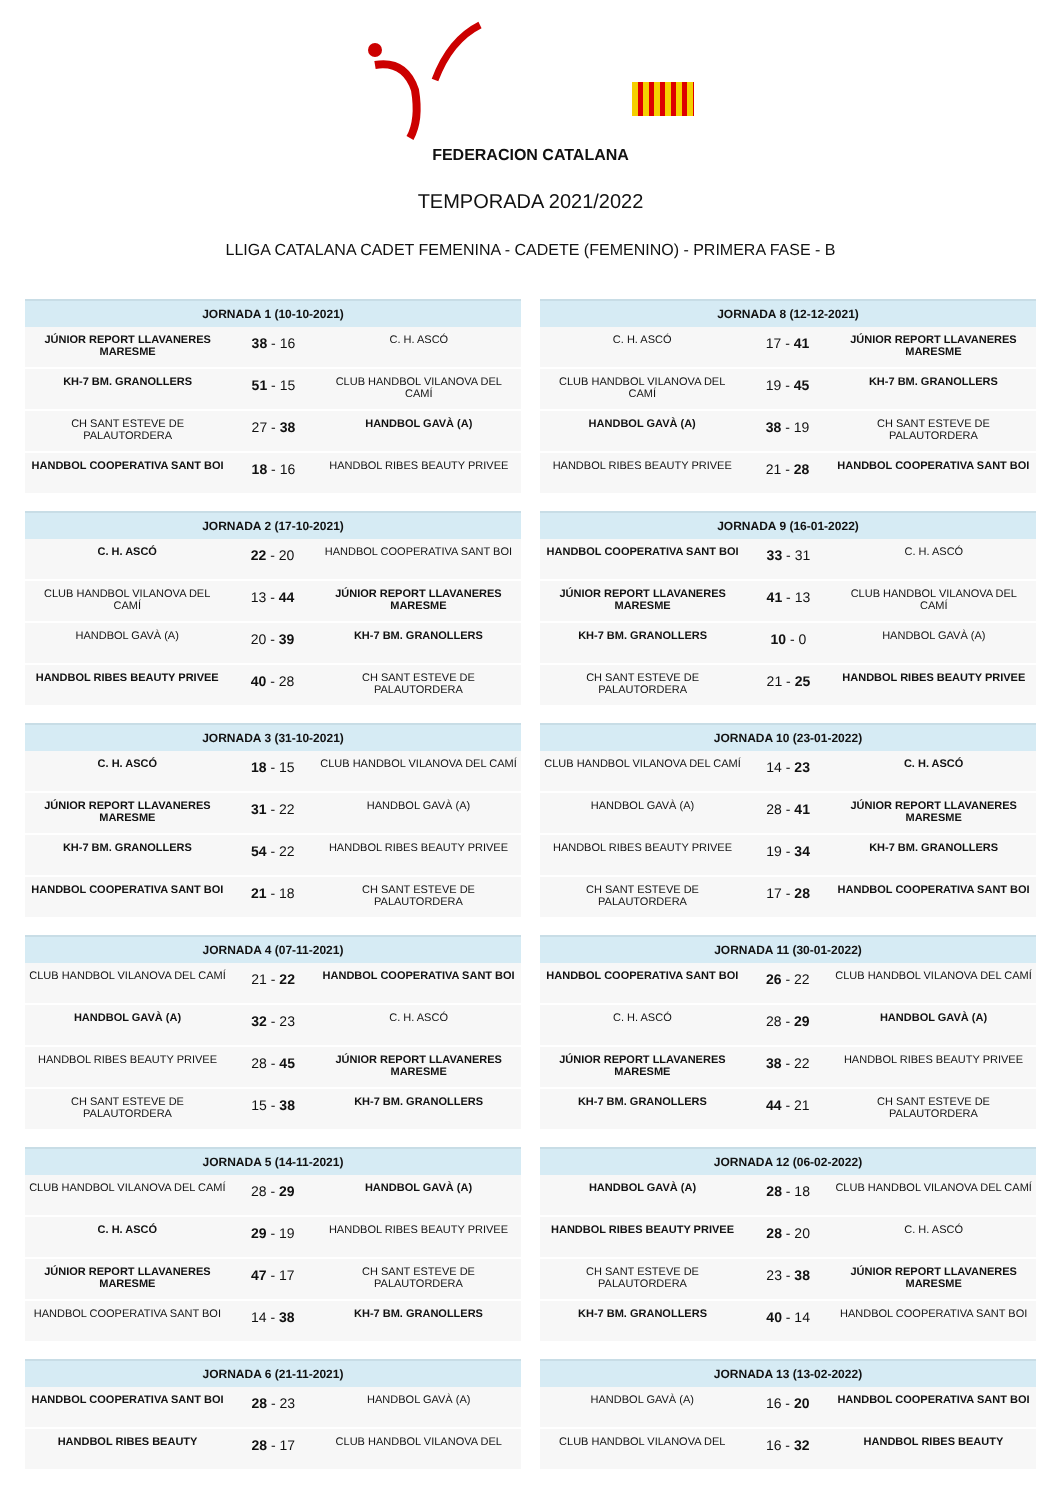FEDERACION CATALANA
TEMPORADA 2021/2022
LLIGA CATALANA CADET FEMENINA - CADETE (FEMENINO) - PRIMERA FASE - B
| JORNADA 1 (10-10-2021) | | |
| --- | --- | --- |
| JÚNIOR REPORT LLAVANERES MARESME | 38 - 16 | C. H. ASCÓ |
| KH-7 BM. GRANOLLERS | 51 - 15 | CLUB HANDBOL VILANOVA DEL CAMÍ |
| CH SANT ESTEVE DE PALAUTORDERA | 27 - 38 | HANDBOL GAVÀ (A) |
| HANDBOL COOPERATIVA SANT BOI | 18 - 16 | HANDBOL RIBES BEAUTY PRIVEE |
| JORNADA 2 (17-10-2021) | | |
| --- | --- | --- |
| C. H. ASCÓ | 22 - 20 | HANDBOL COOPERATIVA SANT BOI |
| CLUB HANDBOL VILANOVA DEL CAMÍ | 13 - 44 | JÚNIOR REPORT LLAVANERES MARESME |
| HANDBOL GAVÀ (A) | 20 - 39 | KH-7 BM. GRANOLLERS |
| HANDBOL RIBES BEAUTY PRIVEE | 40 - 28 | CH SANT ESTEVE DE PALAUTORDERA |
| JORNADA 3 (31-10-2021) | | |
| --- | --- | --- |
| C. H. ASCÓ | 18 - 15 | CLUB HANDBOL VILANOVA DEL CAMÍ |
| JÚNIOR REPORT LLAVANERES MARESME | 31 - 22 | HANDBOL GAVÀ (A) |
| KH-7 BM. GRANOLLERS | 54 - 22 | HANDBOL RIBES BEAUTY PRIVEE |
| HANDBOL COOPERATIVA SANT BOI | 21 - 18 | CH SANT ESTEVE DE PALAUTORDERA |
| JORNADA 4 (07-11-2021) | | |
| --- | --- | --- |
| CLUB HANDBOL VILANOVA DEL CAMÍ | 21 - 22 | HANDBOL COOPERATIVA SANT BOI |
| HANDBOL GAVÀ (A) | 32 - 23 | C. H. ASCÓ |
| HANDBOL RIBES BEAUTY PRIVEE | 28 - 45 | JÚNIOR REPORT LLAVANERES MARESME |
| CH SANT ESTEVE DE PALAUTORDERA | 15 - 38 | KH-7 BM. GRANOLLERS |
| JORNADA 5 (14-11-2021) | | |
| --- | --- | --- |
| CLUB HANDBOL VILANOVA DEL CAMÍ | 28 - 29 | HANDBOL GAVÀ (A) |
| C. H. ASCÓ | 29 - 19 | HANDBOL RIBES BEAUTY PRIVEE |
| JÚNIOR REPORT LLAVANERES MARESME | 47 - 17 | CH SANT ESTEVE DE PALAUTORDERA |
| HANDBOL COOPERATIVA SANT BOI | 14 - 38 | KH-7 BM. GRANOLLERS |
| JORNADA 6 (21-11-2021) | | |
| --- | --- | --- |
| HANDBOL COOPERATIVA SANT BOI | 28 - 23 | HANDBOL GAVÀ (A) |
| HANDBOL RIBES BEAUTY | 28 - 17 | CLUB HANDBOL VILANOVA DEL |
| JORNADA 8 (12-12-2021) | | |
| --- | --- | --- |
| C. H. ASCÓ | 17 - 41 | JÚNIOR REPORT LLAVANERES MARESME |
| CLUB HANDBOL VILANOVA DEL CAMÍ | 19 - 45 | KH-7 BM. GRANOLLERS |
| HANDBOL GAVÀ (A) | 38 - 19 | CH SANT ESTEVE DE PALAUTORDERA |
| HANDBOL RIBES BEAUTY PRIVEE | 21 - 28 | HANDBOL COOPERATIVA SANT BOI |
| JORNADA 9 (16-01-2022) | | |
| --- | --- | --- |
| HANDBOL COOPERATIVA SANT BOI | 33 - 31 | C. H. ASCÓ |
| JÚNIOR REPORT LLAVANERES MARESME | 41 - 13 | CLUB HANDBOL VILANOVA DEL CAMÍ |
| KH-7 BM. GRANOLLERS | 10 - 0 | HANDBOL GAVÀ (A) |
| CH SANT ESTEVE DE PALAUTORDERA | 21 - 25 | HANDBOL RIBES BEAUTY PRIVEE |
| JORNADA 10 (23-01-2022) | | |
| --- | --- | --- |
| CLUB HANDBOL VILANOVA DEL CAMÍ | 14 - 23 | C. H. ASCÓ |
| HANDBOL GAVÀ (A) | 28 - 41 | JÚNIOR REPORT LLAVANERES MARESME |
| HANDBOL RIBES BEAUTY PRIVEE | 19 - 34 | KH-7 BM. GRANOLLERS |
| CH SANT ESTEVE DE PALAUTORDERA | 17 - 28 | HANDBOL COOPERATIVA SANT BOI |
| JORNADA 11 (30-01-2022) | | |
| --- | --- | --- |
| HANDBOL COOPERATIVA SANT BOI | 26 - 22 | CLUB HANDBOL VILANOVA DEL CAMÍ |
| C. H. ASCÓ | 28 - 29 | HANDBOL GAVÀ (A) |
| JÚNIOR REPORT LLAVANERES MARESME | 38 - 22 | HANDBOL RIBES BEAUTY PRIVEE |
| KH-7 BM. GRANOLLERS | 44 - 21 | CH SANT ESTEVE DE PALAUTORDERA |
| JORNADA 12 (06-02-2022) | | |
| --- | --- | --- |
| HANDBOL GAVÀ (A) | 28 - 18 | CLUB HANDBOL VILANOVA DEL CAMÍ |
| HANDBOL RIBES BEAUTY PRIVEE | 28 - 20 | C. H. ASCÓ |
| CH SANT ESTEVE DE PALAUTORDERA | 23 - 38 | JÚNIOR REPORT LLAVANERES MARESME |
| KH-7 BM. GRANOLLERS | 40 - 14 | HANDBOL COOPERATIVA SANT BOI |
| JORNADA 13 (13-02-2022) | | |
| --- | --- | --- |
| HANDBOL GAVÀ (A) | 16 - 20 | HANDBOL COOPERATIVA SANT BOI |
| CLUB HANDBOL VILANOVA DEL | 16 - 32 | HANDBOL RIBES BEAUTY |